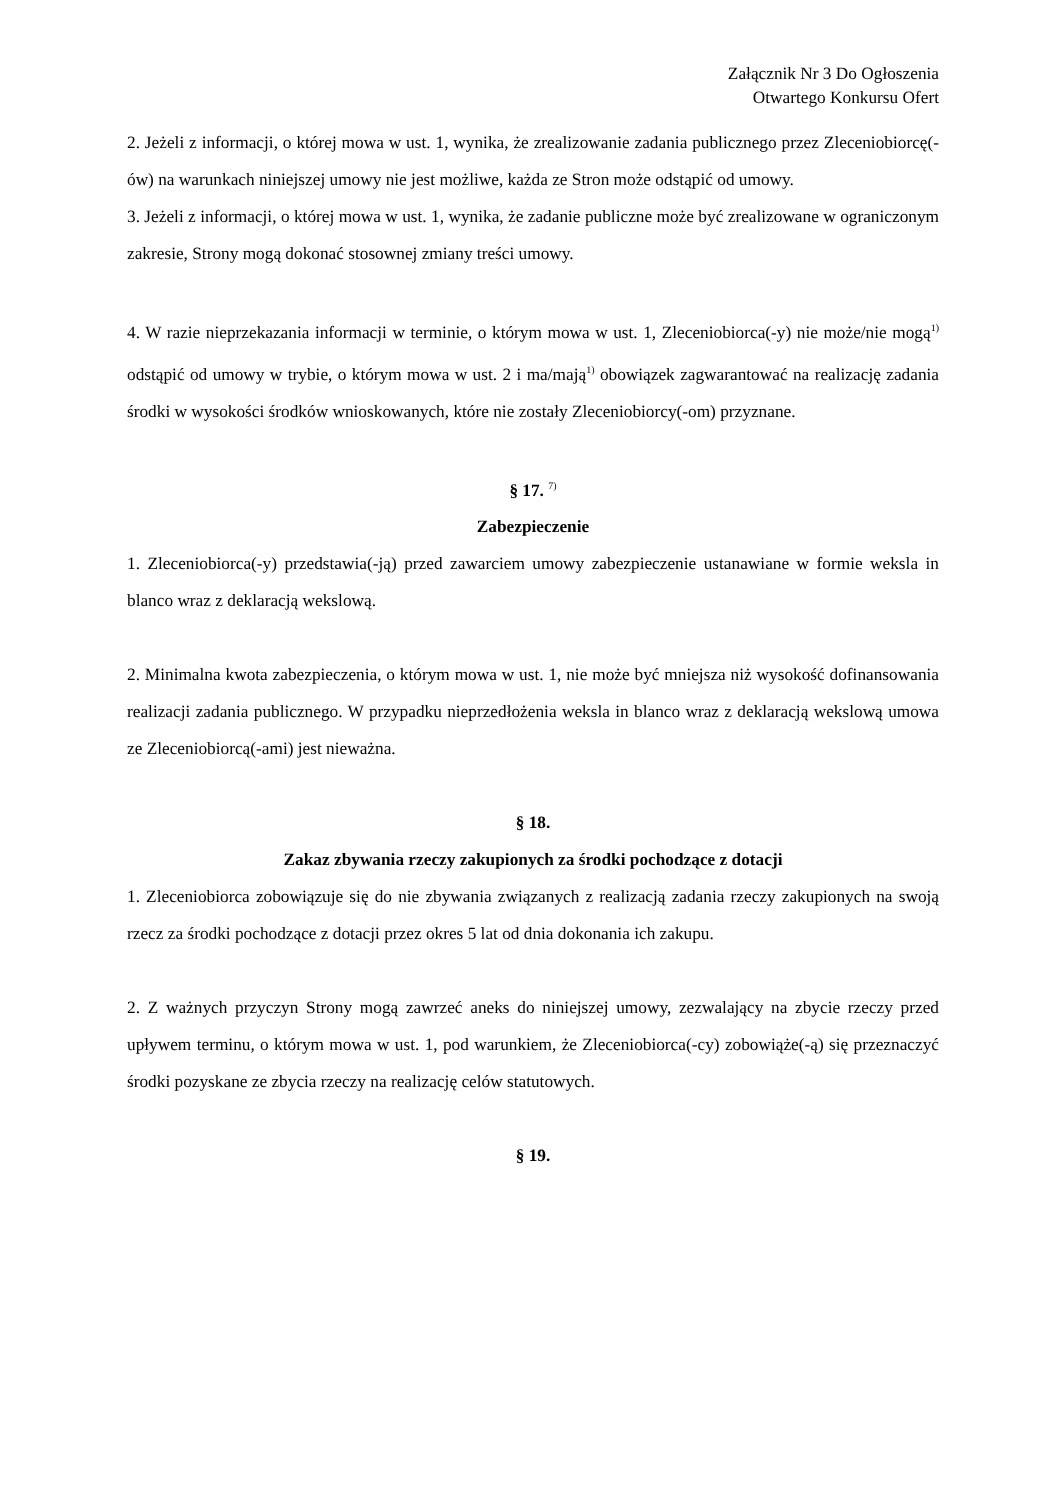Załącznik Nr 3 Do Ogłoszenia
Otwartego Konkursu Ofert
2. Jeżeli z informacji, o której mowa w ust. 1, wynika, że zrealizowanie zadania publicznego przez Zleceniobiorcę(-ów) na warunkach niniejszej umowy nie jest możliwe, każda ze Stron może odstąpić od umowy.
3. Jeżeli z informacji, o której mowa w ust. 1, wynika, że zadanie publiczne może być zrealizowane w ograniczonym zakresie, Strony mogą dokonać stosownej zmiany treści umowy.
4. W razie nieprzekazania informacji w terminie, o którym mowa w ust. 1, Zleceniobiorca(-y) nie może/nie mogą<sup>1)</sup> odstąpić od umowy w trybie, o którym mowa w ust. 2 i ma/mają<sup>1)</sup> obowiązek zagwarantować na realizację zadania środki w wysokości środków wnioskowanych, które nie zostały Zleceniobiorcy(-om) przyznane.
§ 17. <sup>7)</sup>
Zabezpieczenie
1. Zleceniobiorca(-y) przedstawia(-ją) przed zawarciem umowy zabezpieczenie ustanawiane w formie weksla in blanco wraz z deklaracją wekslową.
2. Minimalna kwota zabezpieczenia, o którym mowa w ust. 1, nie może być mniejsza niż wysokość dofinansowania realizacji zadania publicznego. W przypadku nieprzedłożenia weksla in blanco wraz z deklaracją wekslową umowa ze Zleceniobiorcą(-ami) jest nieważna.
§ 18.
Zakaz zbywania rzeczy zakupionych za środki pochodzące z dotacji
1. Zleceniobiorca zobowiązuje się do nie zbywania związanych z realizacją zadania rzeczy zakupionych na swoją rzecz za środki pochodzące z dotacji przez okres 5 lat od dnia dokonania ich zakupu.
2. Z ważnych przyczyn Strony mogą zawrzeć aneks do niniejszej umowy, zezwalający na zbycie rzeczy przed upływem terminu, o którym mowa w ust. 1, pod warunkiem, że Zleceniobiorca(-cy) zobowiąże(-ą) się przeznaczyć środki pozyskane ze zbycia rzeczy na realizację celów statutowych.
§ 19.